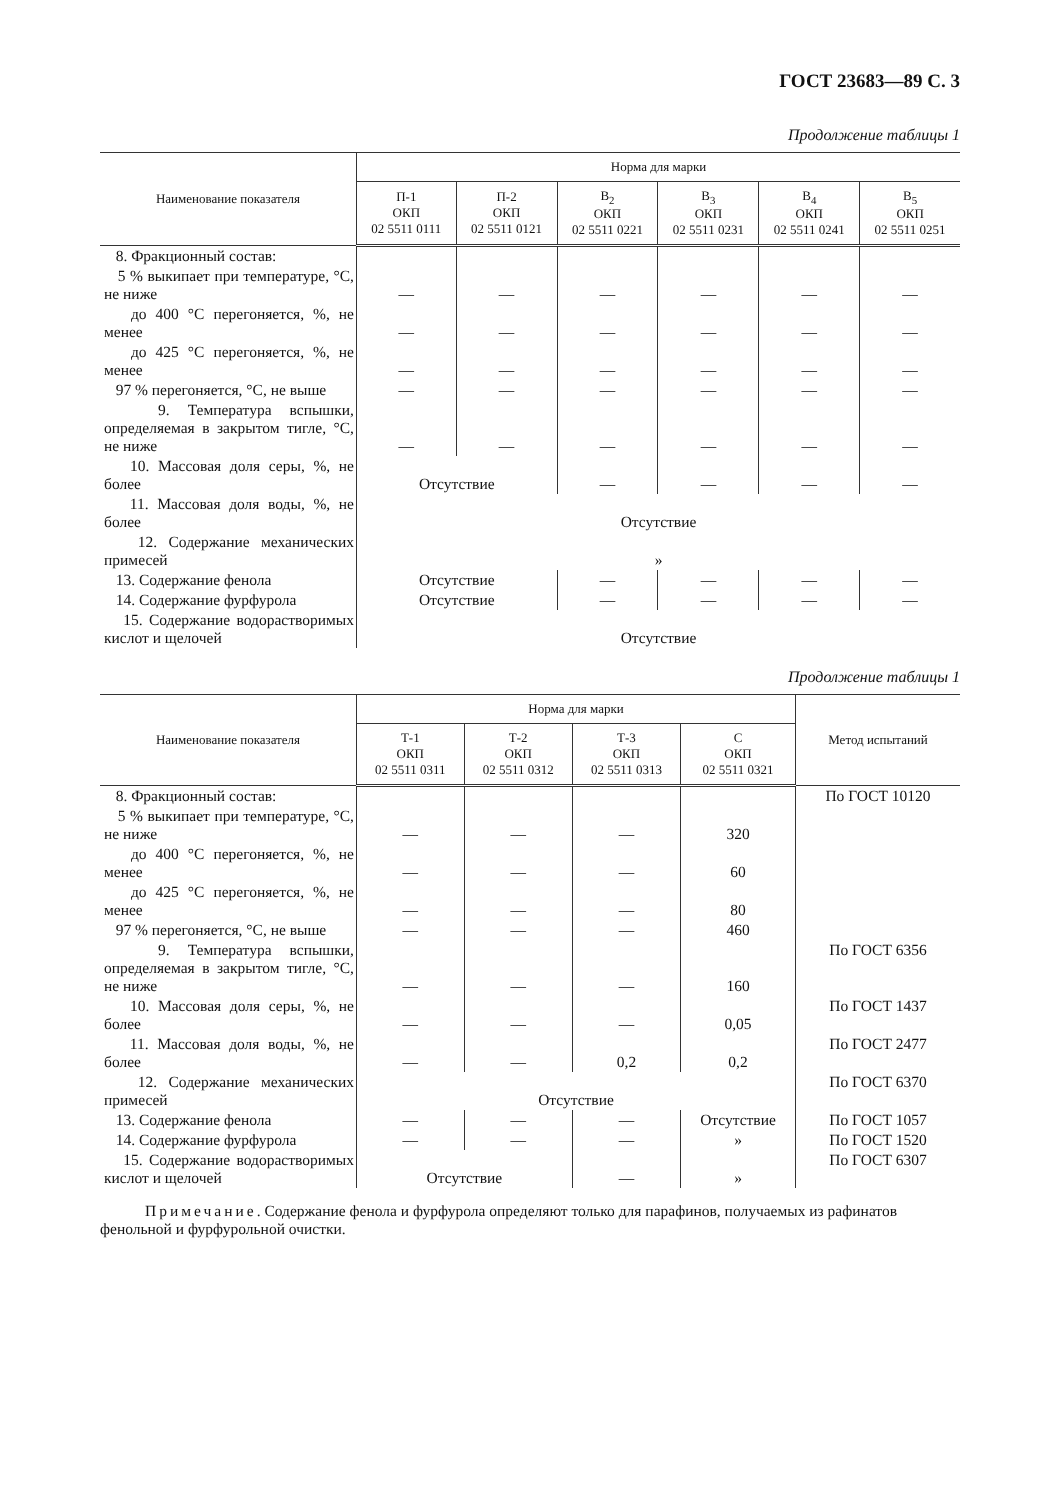ГОСТ 23683—89 С. 3
Продолжение таблицы 1
| Наименование показателя | Норма для марки | | | | | |
| --- | --- | --- | --- | --- | --- | --- |
| | П-1 ОКП 02 5511 0111 | П-2 ОКП 02 5511 0121 | В<sub>2</sub> ОКП 02 5511 0221 | В<sub>3</sub> ОКП 02 5511 0231 | В<sub>4</sub> ОКП 02 5511 0241 | В<sub>5</sub> ОКП 02 5511 0251 |
| 8. Фракционный состав: | | | | | | |
| 5 % выкипает при температуре, °С, не ниже | — | — | — | — | — | — |
| до 400 °С перегоняется, %, не менее | — | — | — | — | — | — |
| до 425 °С перегоняется, %, не менее | — | — | — | — | — | — |
| 97 % перегоняется, °С, не выше | — | — | — | — | — | — |
| 9. Температура вспышки, определяемая в закрытом тигле, °С, не ниже | — | — | — | — | — | — |
| 10. Массовая доля серы, %, не более | Отсутствие | | — | — | — | — |
| 11. Массовая доля воды, %, не более | Отсутствие | | | | | |
| 12. Содержание механических примесей | » | | | | | |
| 13. Содержание фенола | Отсутствие | | — | — | — | — |
| 14. Содержание фурфурола | Отсутствие | | — | — | — | — |
| 15. Содержание водорастворимых кислот и щелочей | Отсутствие | | | | | |
Продолжение таблицы 1
| Наименование показателя | Норма для марки | | | | Метод испытаний |
| --- | --- | --- | --- | --- | --- |
| | Т-1 ОКП 02 5511 0311 | Т-2 ОКП 02 5511 0312 | Т-3 ОКП 02 5511 0313 | С ОКП 02 5511 0321 | |
| 8. Фракционный состав: | | | | | По ГОСТ 10120 |
| 5 % выкипает при температуре, °С, не ниже | — | — | — | 320 | |
| до 400 °С перегоняется, %, не менее | — | — | — | 60 | |
| до 425 °С перегоняется, %, не менее | — | — | — | 80 | |
| 97 % перегоняется, °С, не выше | — | — | — | 460 | |
| 9. Температура вспышки, определяемая в закрытом тигле, °С, не ниже | — | — | — | 160 | По ГОСТ 6356 |
| 10. Массовая доля серы, %, не более | — | — | — | 0,05 | По ГОСТ 1437 |
| 11. Массовая доля воды, %, не более | — | — | 0,2 | 0,2 | По ГОСТ 2477 |
| 12. Содержание механических примесей | Отсутствие | | | | По ГОСТ 6370 |
| 13. Содержание фенола | — | — | — | Отсутствие | По ГОСТ 1057 |
| 14. Содержание фурфурола | — | — | — | » | По ГОСТ 1520 |
| 15. Содержание водорастворимых кислот и щелочей | Отсутствие | | — | » | По ГОСТ 6307 |
Примечание. Содержание фенола и фурфурола определяют только для парафинов, получаемых из рафинатов фенольной и фурфурольной очистки.